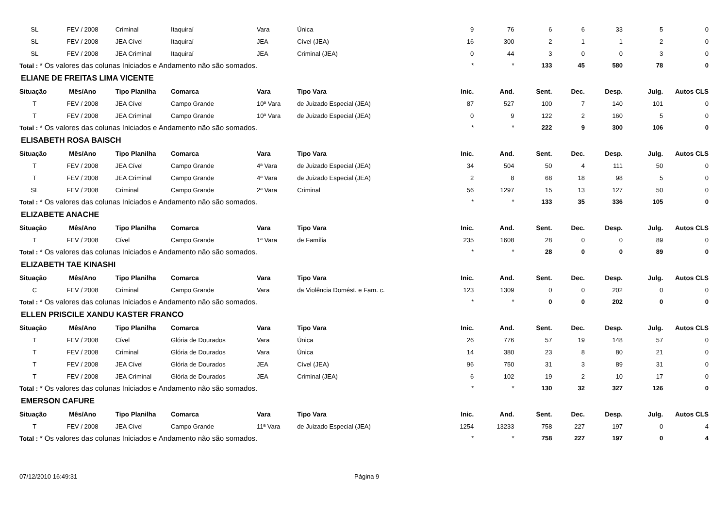| SL | FEV / 2008 | Criminal | Itaquiraí | Vara | Única | 9 | 76 | 6 | 6 | 33 | 5 | 0 |
| SL | FEV / 2008 | JEA Cível | Itaquiraí | JEA | Cível (JEA) | 16 | 300 | 2 | 1 | 1 | 2 | 0 |
| SL | FEV / 2008 | JEA Criminal | Itaquiraí | JEA | Criminal (JEA) | 0 | 44 | 3 | 0 | 0 | 3 | 0 |
| Total : * Os valores das colunas Iniciados e Andamento não são somados. | | | | | | * | * | 133 | 45 | 580 | 78 | 0 |
| ELIANE DE FREITAS LIMA VICENTE | | | | | | | | | | | | |
| Situação | Mês/Ano | Tipo Planilha | Comarca | Vara | Tipo Vara | Inic. | And. | Sent. | Dec. | Desp. | Julg. | Autos CLS |
| T | FEV / 2008 | JEA Cível | Campo Grande | 10ª Vara | de Juizado Especial (JEA) | 87 | 527 | 100 | 7 | 140 | 101 | 0 |
| T | FEV / 2008 | JEA Criminal | Campo Grande | 10ª Vara | de Juizado Especial (JEA) | 0 | 9 | 122 | 2 | 160 | 5 | 0 |
| Total : * Os valores das colunas Iniciados e Andamento não são somados. | | | | | | * | * | 222 | 9 | 300 | 106 | 0 |
| ELISABETH ROSA BAISCH | | | | | | | | | | | | |
| Situação | Mês/Ano | Tipo Planilha | Comarca | Vara | Tipo Vara | Inic. | And. | Sent. | Dec. | Desp. | Julg. | Autos CLS |
| T | FEV / 2008 | JEA Cível | Campo Grande | 4ª Vara | de Juizado Especial (JEA) | 34 | 504 | 50 | 4 | 111 | 50 | 0 |
| T | FEV / 2008 | JEA Criminal | Campo Grande | 4ª Vara | de Juizado Especial (JEA) | 2 | 8 | 68 | 18 | 98 | 5 | 0 |
| SL | FEV / 2008 | Criminal | Campo Grande | 2ª Vara | Criminal | 56 | 1297 | 15 | 13 | 127 | 50 | 0 |
| Total : * Os valores das colunas Iniciados e Andamento não são somados. | | | | | | * | * | 133 | 35 | 336 | 105 | 0 |
| ELIZABETE ANACHE | | | | | | | | | | | | |
| Situação | Mês/Ano | Tipo Planilha | Comarca | Vara | Tipo Vara | Inic. | And. | Sent. | Dec. | Desp. | Julg. | Autos CLS |
| T | FEV / 2008 | Cível | Campo Grande | 1ª Vara | de Família | 235 | 1608 | 28 | 0 | 0 | 89 | 0 |
| Total : * Os valores das colunas Iniciados e Andamento não são somados. | | | | | | * | * | 28 | 0 | 0 | 89 | 0 |
| ELIZABETH TAE KINASHI | | | | | | | | | | | | |
| Situação | Mês/Ano | Tipo Planilha | Comarca | Vara | Tipo Vara | Inic. | And. | Sent. | Dec. | Desp. | Julg. | Autos CLS |
| C | FEV / 2008 | Criminal | Campo Grande | Vara | da Violência Domést. e Fam. c. | 123 | 1309 | 0 | 0 | 202 | 0 | 0 |
| Total : * Os valores das colunas Iniciados e Andamento não são somados. | | | | | | * | * | 0 | 0 | 202 | 0 | 0 |
| ELLEN PRISCILE XANDU KASTER FRANCO | | | | | | | | | | | | |
| Situação | Mês/Ano | Tipo Planilha | Comarca | Vara | Tipo Vara | Inic. | And. | Sent. | Dec. | Desp. | Julg. | Autos CLS |
| T | FEV / 2008 | Cível | Glória de Dourados | Vara | Única | 26 | 776 | 57 | 19 | 148 | 57 | 0 |
| T | FEV / 2008 | Criminal | Glória de Dourados | Vara | Única | 14 | 380 | 23 | 8 | 80 | 21 | 0 |
| T | FEV / 2008 | JEA Cível | Glória de Dourados | JEA | Cível (JEA) | 96 | 750 | 31 | 3 | 89 | 31 | 0 |
| T | FEV / 2008 | JEA Criminal | Glória de Dourados | JEA | Criminal (JEA) | 6 | 102 | 19 | 2 | 10 | 17 | 0 |
| Total : * Os valores das colunas Iniciados e Andamento não são somados. | | | | | | * | * | 130 | 32 | 327 | 126 | 0 |
| EMERSON CAFURE | | | | | | | | | | | | |
| Situação | Mês/Ano | Tipo Planilha | Comarca | Vara | Tipo Vara | Inic. | And. | Sent. | Dec. | Desp. | Julg. | Autos CLS |
| T | FEV / 2008 | JEA Cível | Campo Grande | 11ª Vara | de Juizado Especial (JEA) | 1254 | 13233 | 758 | 227 | 197 | 0 | 4 |
| Total : * Os valores das colunas Iniciados e Andamento não são somados. | | | | | | * | * | 758 | 227 | 197 | 0 | 4 |
07/12/2010 16:49:31 Página 9